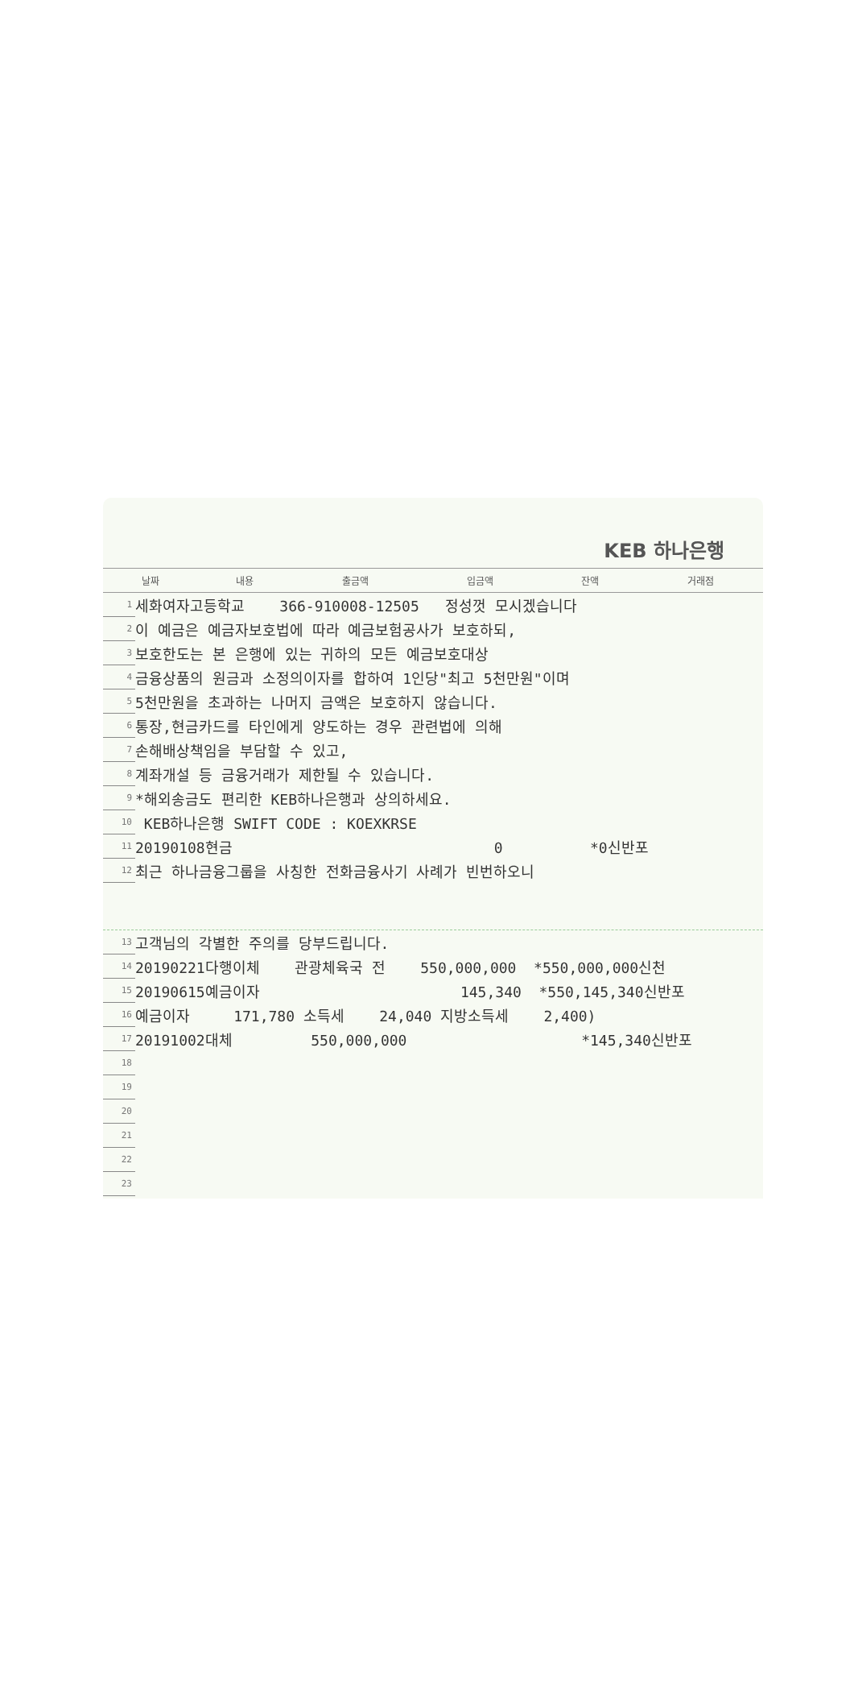KEB 하나은행
| 날짜 | 내용 | 출금액 | 입금액 | 잔액 | 거래점 |
| --- | --- | --- | --- | --- | --- |
| 1 | 세화여자고등학교 366-910008-12505 정성껏 모시겠습니다 |
| 2 | 이 예금은 예금자보호법에 따라 예금보험공사가 보호하되, |
| 3 | 보호한도는 본 은행에 있는 귀하의 모든 예금보호대상 |
| 4 | 금융상품의 원금과 소정의이자를 합하여 1인당"최고 5천만원"이며 |
| 5 | 5천만원을 초과하는 나머지 금액은 보호하지 않습니다. |
| 6 | 통장,현금카드를 타인에게 양도하는 경우 관련법에 의해 |
| 7 | 손해배상책임을 부담할 수 있고, |
| 8 | 계좌개설 등 금융거래가 제한될 수 있습니다. |
| 9 | *해외송금도 편리한 KEB하나은행과 상의하세요. |
| 10 | KEB하나은행 SWIFT CODE : KOEXKRSE |
| 11 | 20190108현금 0 *0신반포 |
| 12 | 최근 하나금융그룹을 사칭한 전화금융사기 사례가 빈번하오니 |
| 13 | 고객님의 각별한 주의를 당부드립니다. |
| 14 | 20190221다행이체 관광체육국 전 550,000,000 *550,000,000신천 |
| 15 | 20190615예금이자 145,340 *550,145,340신반포 |
| 16 | 예금이자 171,780 소득세 24,040 지방소득세 2,400) |
| 17 | 20191002대체 550,000,000 *145,340신반포 |
| 18 | |
| 19 | |
| 20 | |
| 21 | |
| 22 | |
| 23 | |